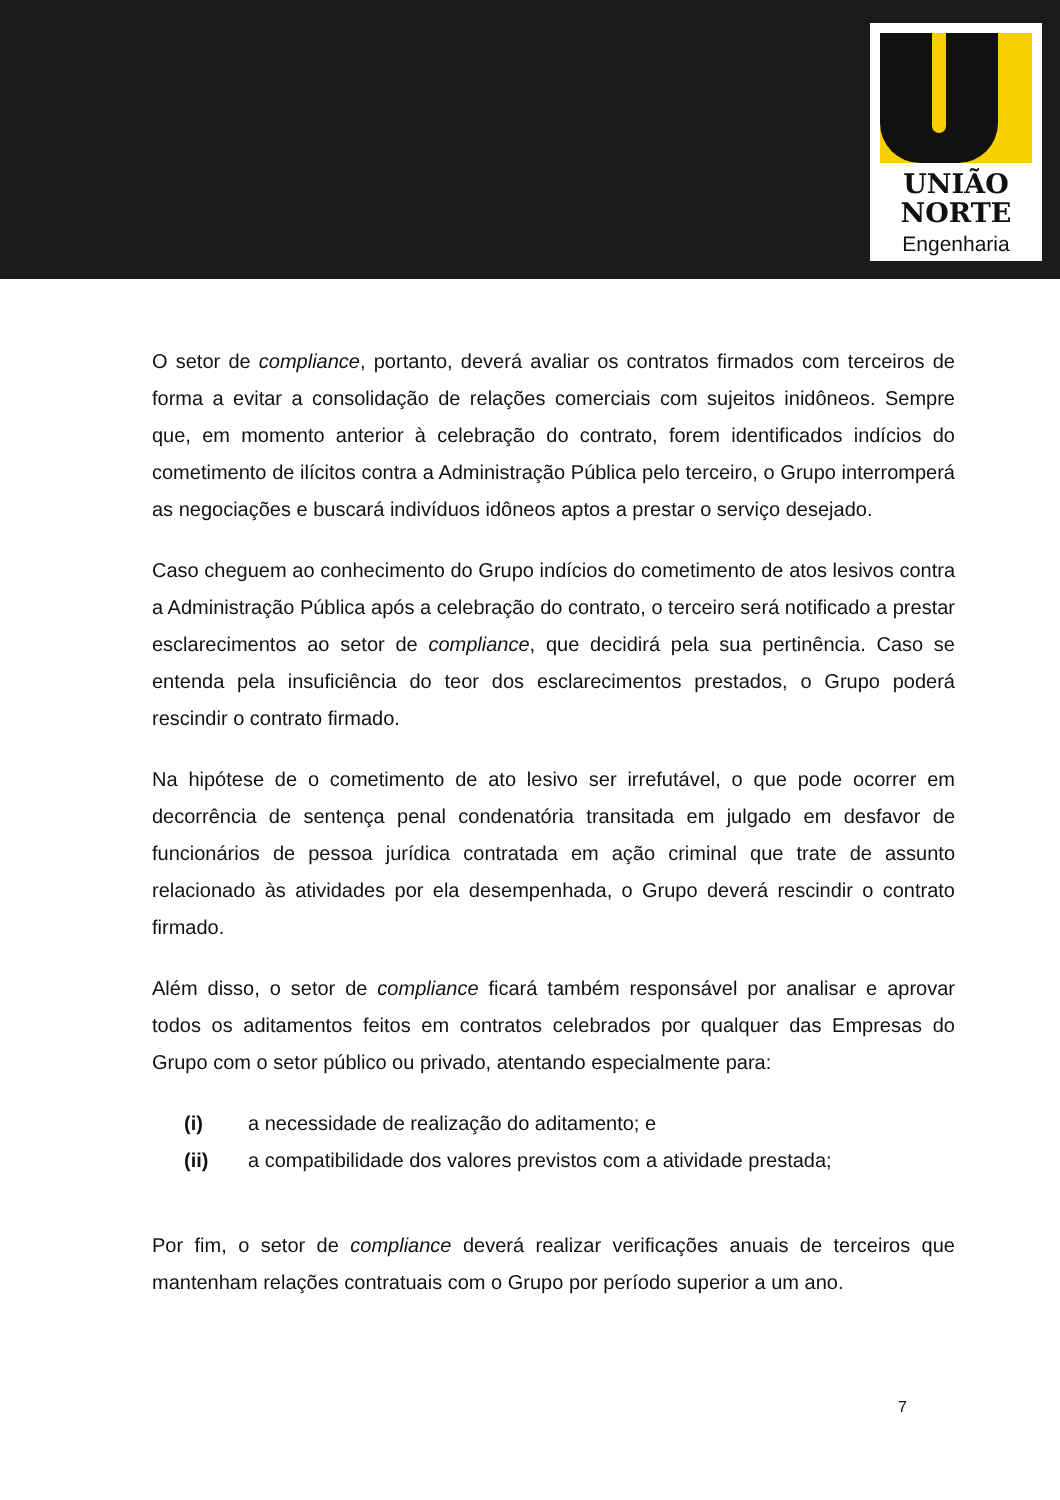UNIÃO
NORTE
Engenharia
O setor de compliance, portanto, deverá avaliar os contratos firmados com terceiros de forma a evitar a consolidação de relações comerciais com sujeitos inidôneos. Sempre que, em momento anterior à celebração do contrato, forem identificados indícios do cometimento de ilícitos contra a Administração Pública pelo terceiro, o Grupo interromperá as negociações e buscará indivíduos idôneos aptos a prestar o serviço desejado.
Caso cheguem ao conhecimento do Grupo indícios do cometimento de atos lesivos contra a Administração Pública após a celebração do contrato, o terceiro será notificado a prestar esclarecimentos ao setor de compliance, que decidirá pela sua pertinência. Caso se entenda pela insuficiência do teor dos esclarecimentos prestados, o Grupo poderá rescindir o contrato firmado.
Na hipótese de o cometimento de ato lesivo ser irrefutável, o que pode ocorrer em decorrência de sentença penal condenatória transitada em julgado em desfavor de funcionários de pessoa jurídica contratada em ação criminal que trate de assunto relacionado às atividades por ela desempenhada, o Grupo deverá rescindir o contrato firmado.
Além disso, o setor de compliance ficará também responsável por analisar e aprovar todos os aditamentos feitos em contratos celebrados por qualquer das Empresas do Grupo com o setor público ou privado, atentando especialmente para:
(i) a necessidade de realização do aditamento; e
(ii) a compatibilidade dos valores previstos com a atividade prestada;
Por fim, o setor de compliance deverá realizar verificações anuais de terceiros que mantenham relações contratuais com o Grupo por período superior a um ano.
7